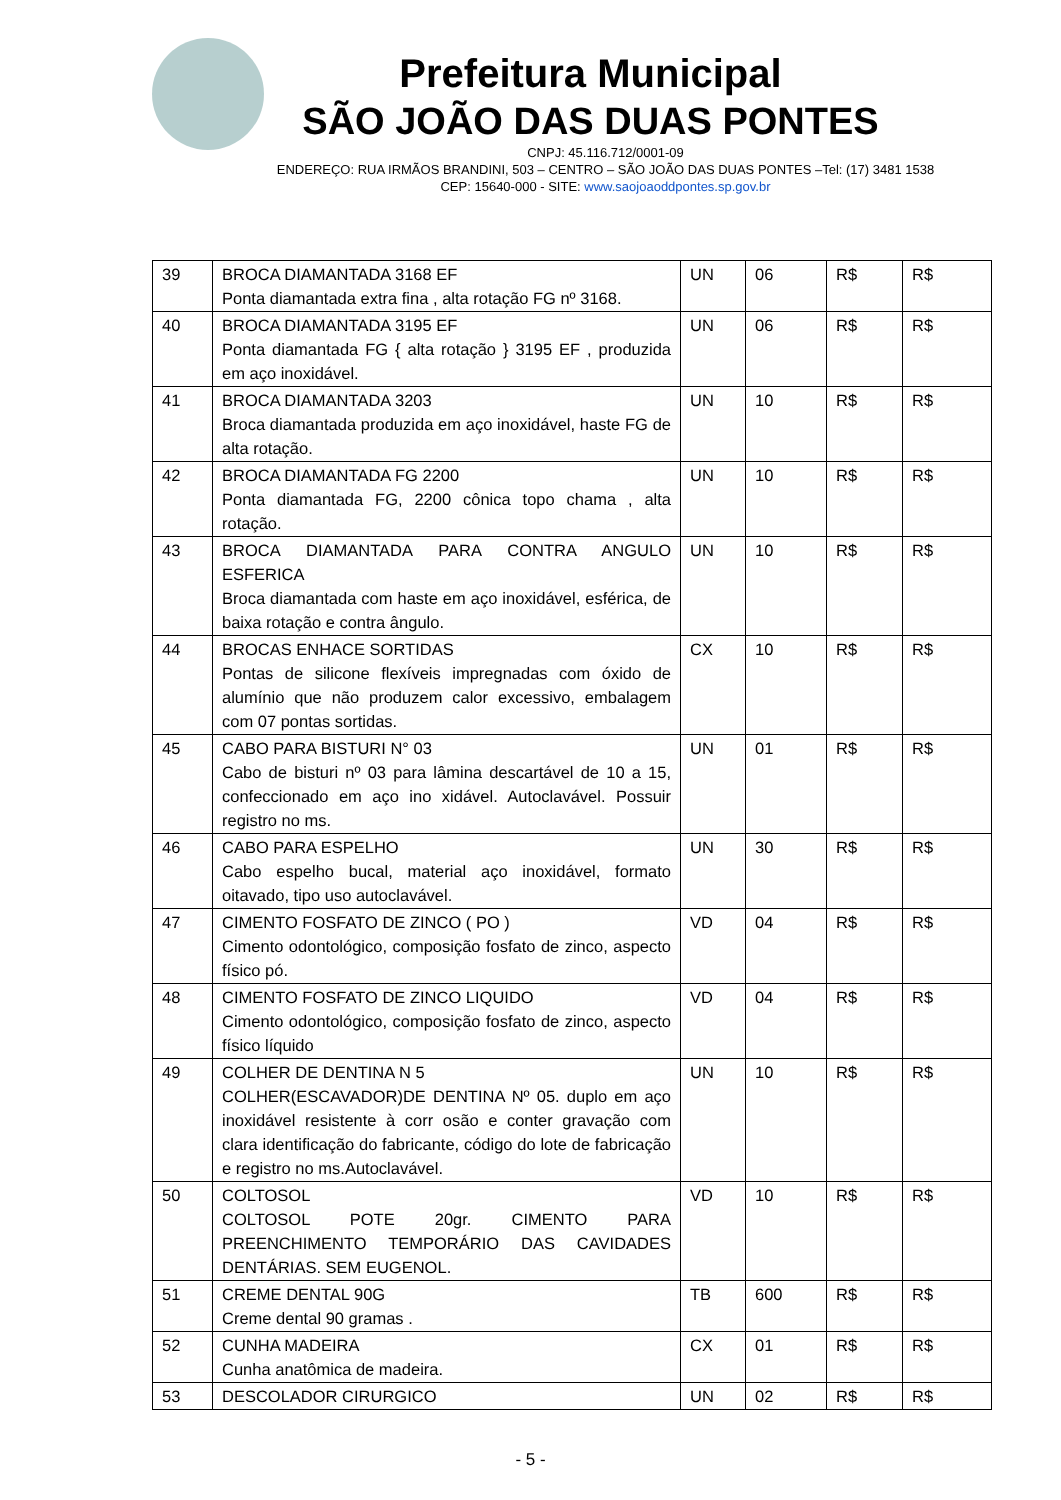Prefeitura Municipal
SÃO JOÃO DAS DUAS PONTES
CNPJ: 45.116.712/0001-09
ENDEREÇO: RUA IRMÃOS BRANDINI, 503 – CENTRO – SÃO JOÃO DAS DUAS PONTES –Tel: (17) 3481 1538
CEP: 15640-000 - SITE: www.saojoaoddpontes.sp.gov.br
| 39 | BROCA DIAMANTADA 3168 EF Ponta diamantada extra fina , alta rotação FG nº 3168. | UN | 06 | R$ | R$ |
| 40 | BROCA DIAMANTADA 3195 EF Ponta diamantada FG { alta rotação } 3195 EF , produzida em aço inoxidável. | UN | 06 | R$ | R$ |
| 41 | BROCA DIAMANTADA 3203 Broca diamantada produzida em aço inoxidável, haste FG de alta rotação. | UN | 10 | R$ | R$ |
| 42 | BROCA DIAMANTADA FG 2200 Ponta diamantada FG, 2200 cônica topo chama , alta rotação. | UN | 10 | R$ | R$ |
| 43 | BROCA DIAMANTADA PARA CONTRA ANGULO ESFERICA Broca diamantada com haste em aço inoxidável, esférica, de baixa rotação e contra ângulo. | UN | 10 | R$ | R$ |
| 44 | BROCAS ENHACE SORTIDAS Pontas de silicone flexíveis impregnadas com óxido de alumínio que não produzem calor excessivo, embalagem com 07 pontas sortidas. | CX | 10 | R$ | R$ |
| 45 | CABO PARA BISTURI N° 03 Cabo de bisturi nº 03 para lâmina descartável de 10 a 15, confeccionado em aço ino xidável. Autoclavável. Possuir registro no ms. | UN | 01 | R$ | R$ |
| 46 | CABO PARA ESPELHO Cabo espelho bucal, material aço inoxidável, formato oitavado, tipo uso autoclavável. | UN | 30 | R$ | R$ |
| 47 | CIMENTO FOSFATO DE ZINCO ( PO ) Cimento odontológico, composição fosfato de zinco, aspecto físico pó. | VD | 04 | R$ | R$ |
| 48 | CIMENTO FOSFATO DE ZINCO LIQUIDO Cimento odontológico, composição fosfato de zinco, aspecto físico líquido | VD | 04 | R$ | R$ |
| 49 | COLHER DE DENTINA N 5 COLHER(ESCAVADOR)DE DENTINA Nº 05. duplo em aço inoxidável resistente à corr osão e conter gravação com clara identificação do fabricante, código do lote de fabricação e registro no ms.Autoclavável. | UN | 10 | R$ | R$ |
| 50 | COLTOSOL COLTOSOL POTE 20gr. CIMENTO PARA PREENCHIMENTO TEMPORÁRIO DAS CAVIDADES DENTÁRIAS. SEM EUGENOL. | VD | 10 | R$ | R$ |
| 51 | CREME DENTAL 90G Creme dental 90 gramas . | TB | 600 | R$ | R$ |
| 52 | CUNHA MADEIRA Cunha anatômica de madeira. | CX | 01 | R$ | R$ |
| 53 | DESCOLADOR CIRURGICO | UN | 02 | R$ | R$ |
- 5 -